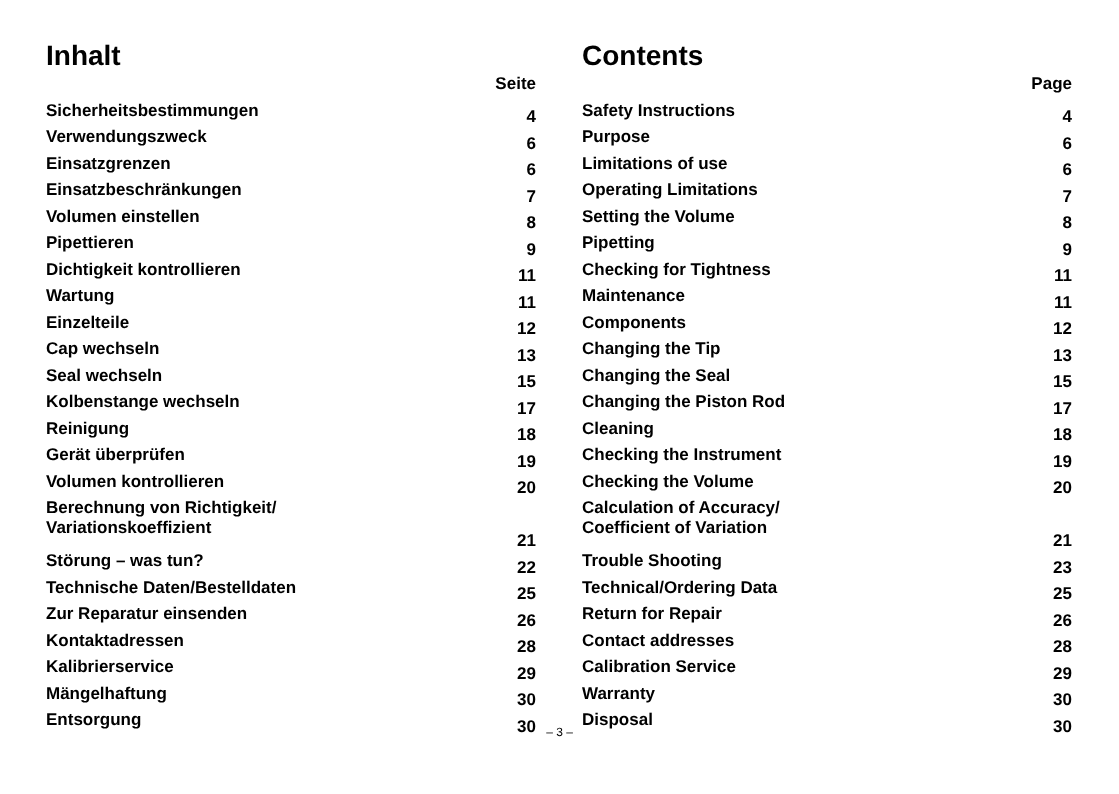Inhalt
| | Seite |
| --- | --- |
| Sicherheitsbestimmungen | 4 |
| Verwendungszweck | 6 |
| Einsatzgrenzen | 6 |
| Einsatzbeschränkungen | 7 |
| Volumen einstellen | 8 |
| Pipettieren | 9 |
| Dichtigkeit kontrollieren | 11 |
| Wartung | 11 |
| Einzelteile | 12 |
| Cap wechseln | 13 |
| Seal wechseln | 15 |
| Kolbenstange wechseln | 17 |
| Reinigung | 18 |
| Gerät überprüfen | 19 |
| Volumen kontrollieren | 20 |
| Berechnung von Richtigkeit/ Variationskoeffizient | 21 |
| Störung – was tun? | 22 |
| Technische Daten/Bestelldaten | 25 |
| Zur Reparatur einsenden | 26 |
| Kontaktadressen | 28 |
| Kalibrierservice | 29 |
| Mängelhaftung | 30 |
| Entsorgung | 30 |
Contents
| | Page |
| --- | --- |
| Safety Instructions | 4 |
| Purpose | 6 |
| Limitations of use | 6 |
| Operating Limitations | 7 |
| Setting the Volume | 8 |
| Pipetting | 9 |
| Checking for Tightness | 11 |
| Maintenance | 11 |
| Components | 12 |
| Changing the Tip | 13 |
| Changing the Seal | 15 |
| Changing the Piston Rod | 17 |
| Cleaning | 18 |
| Checking the Instrument | 19 |
| Checking the Volume | 20 |
| Calculation of Accuracy/ Coefficient of Variation | 21 |
| Trouble Shooting | 23 |
| Technical/Ordering Data | 25 |
| Return for Repair | 26 |
| Contact addresses | 28 |
| Calibration Service | 29 |
| Warranty | 30 |
| Disposal | 30 |
– 3 –